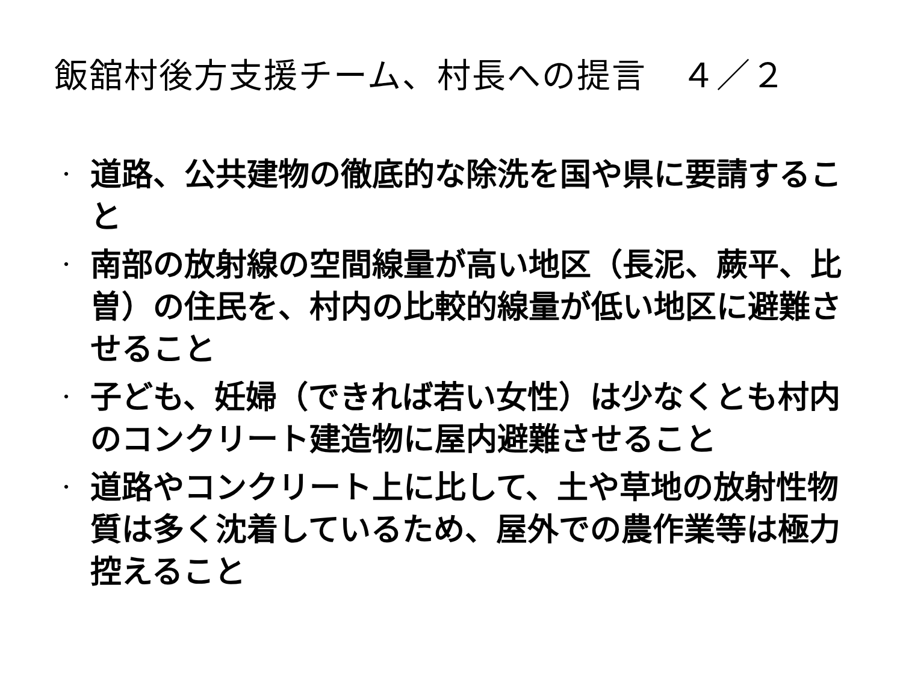飯舘村後方支援チーム、村長への提言　４／２
・ 道路、公共建物の徹底的な除洗を国や県に要請すること
・ 南部の放射線の空間線量が高い地区（長泥、蕨平、比曽）の住民を、村内の比較的線量が低い地区に避難させること
・ 子ども、妊婦（できれば若い女性）は少なくとも村内のコンクリート建造物に屋内避難させること
・ 道路やコンクリート上に比して、土や草地の放射性物質は多く沈着しているため、屋外での農作業等は極力控えること